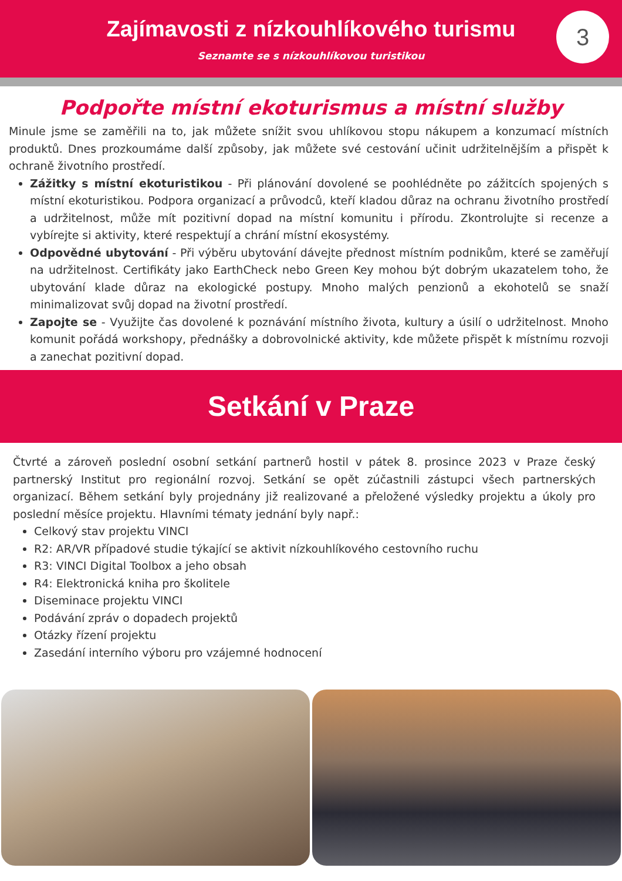Zajímavosti z nízkouhlíkového turismu
Seznamte se s nízkouhlíkovou turistikou
3
Podpořte místní ekoturismus a místní služby
Minule jsme se zaměřili na to, jak můžete snížit svou uhlíkovou stopu nákupem a konzumací místních produktů. Dnes prozkoumáme další způsoby, jak můžete své cestování učinit udržitelnějším a přispět k ochraně životního prostředí.
Zážitky s místní ekoturistikou - Při plánování dovolené se poohlédněte po zážitcích spojených s místní ekoturistikou. Podpora organizací a průvodců, kteří kladou důraz na ochranu životního prostředí a udržitelnost, může mít pozitivní dopad na místní komunitu i přírodu. Zkontrolujte si recenze a vybírejte si aktivity, které respektují a chrání místní ekosystémy.
Odpovědné ubytování - Při výběru ubytování dávejte přednost místním podnikům, které se zaměřují na udržitelnost. Certifikáty jako EarthCheck nebo Green Key mohou být dobrým ukazatelem toho, že ubytování klade důraz na ekologické postupy. Mnoho malých penzionů a ekohotelů se snaží minimalizovat svůj dopad na životní prostředí.
Zapojte se - Využijte čas dovolené k poznávání místního života, kultury a úsilí o udržitelnost. Mnoho komunit pořádá workshopy, přednášky a dobrovolnické aktivity, kde můžete přispět k místnímu rozvoji a zanechat pozitivní dopad.
Setkání v Praze
Čtvrté a zároveň poslední osobní setkání partnerů hostil v pátek 8. prosince 2023 v Praze český partnerský Institut pro regionální rozvoj. Setkání se opět zúčastnili zástupci všech partnerských organizací. Během setkání byly projednány již realizované a přeložené výsledky projektu a úkoly pro poslední měsíce projektu. Hlavními tématy jednání byly např.:
Celkový stav projektu VINCI
R2: AR/VR případové studie týkající se aktivit nízkouhlíkového cestovního ruchu
R3: VINCI Digital Toolbox a jeho obsah
R4: Elektronická kniha pro školitele
Diseminace projektu VINCI
Podávání zpráv o dopadech projektů
Otázky řízení projektu
Zasedání interního výboru pro vzájemné hodnocení